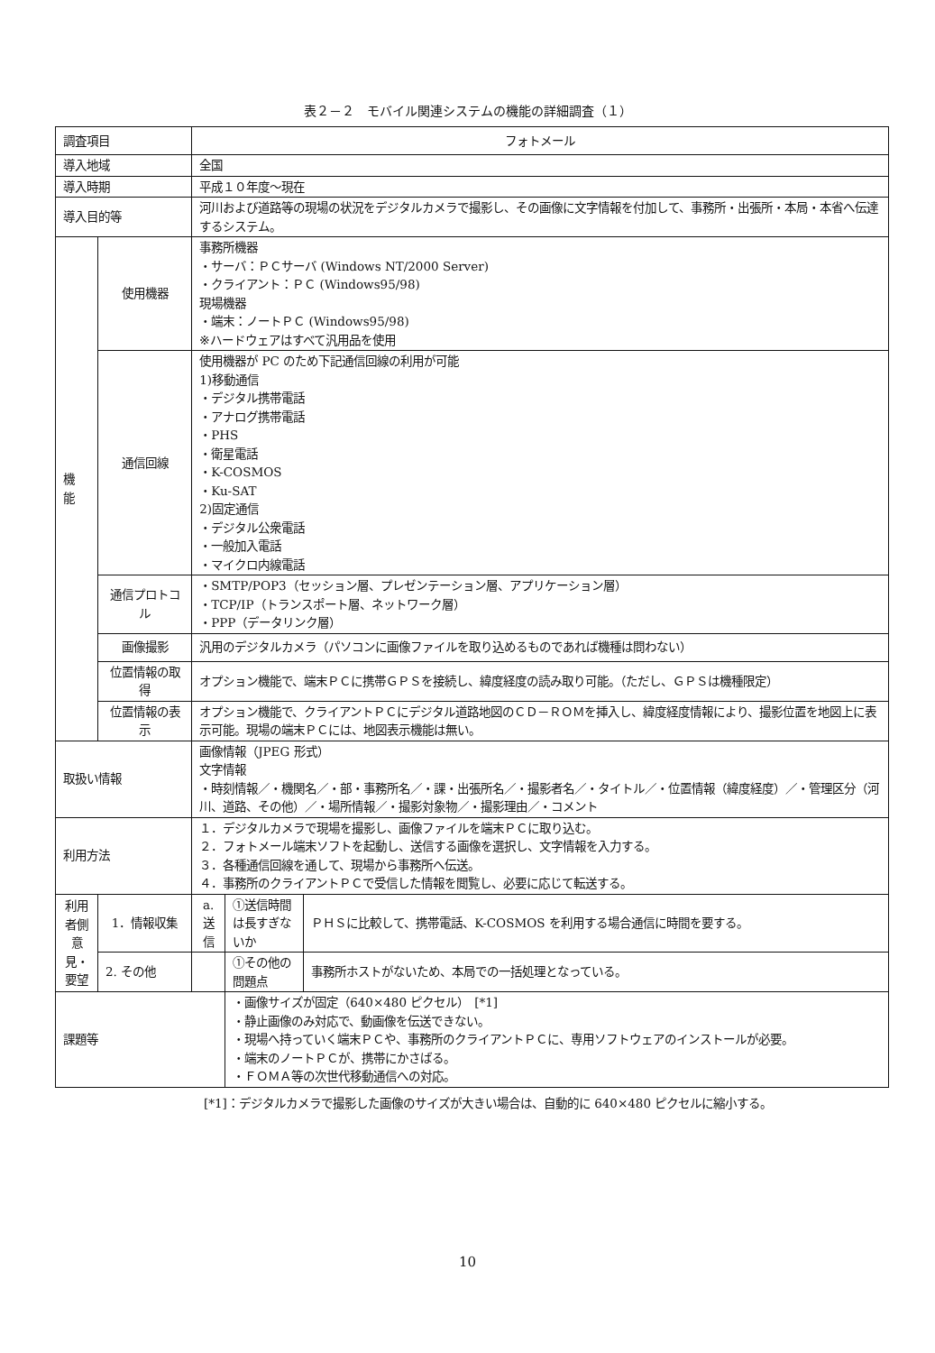表２－２　モバイル関連システムの機能の詳細調査（１）
| 調査項目 | | フォトメール | | |
| 導入地域 | | 全国 | | |
| 導入時期 | | 平成１０年度～現在 | | |
| 導入目的等 | | 河川および道路等の現場の状況をデジタルカメラで撮影し、その画像に文字情報を付加して、事務所・出張所・本局・本省へ伝達するシステム。 | | |
| 機 能 | 使用機器 | 事務所機器 ・サーバ：ＰＣサーバ (Windows NT/2000 Server) ・クライアント：ＰＣ (Windows95/98) 現場機器 ・端末：ノートＰＣ (Windows95/98) ※ハードウェアはすべて汎用品を使用 | | |
| | 通信回線 | 使用機器が PC のため下記通信回線の利用が可能 1)移動通信 ・デジタル携帯電話 ・アナログ携帯電話 ・PHS ・衛星電話 ・K-COSMOS ・Ku-SAT 2)固定通信 ・デジタル公衆電話 ・一般加入電話 ・マイクロ内線電話 | | |
| | 通信プロトコル | ・SMTP/POP3（セッション層、プレゼンテーション層、アプリケーション層） ・TCP/IP（トランスポート層、ネットワーク層） ・PPP（データリンク層） | | |
| | 画像撮影 | 汎用のデジタルカメラ（パソコンに画像ファイルを取り込めるものであれば機種は問わない） | | |
| | 位置情報の取得 | オプション機能で、端末ＰＣに携帯ＧＰＳを接続し、緯度経度の読み取り可能。（ただし、ＧＰＳは機種限定） | | |
| | 位置情報の表示 | オプション機能で、クライアントＰＣにデジタル道路地図のＣＤ－ＲＯＭを挿入し、緯度経度情報により、撮影位置を地図上に表示可能。現場の端末ＰＣには、地図表示機能は無い。 | | |
| 取扱い情報 | | 画像情報（JPEG 形式） 文字情報 ・時刻情報／・機関名／・部・事務所名／・課・出張所名／・撮影者名／・タイトル／・位置情報（緯度経度）／・管理区分（河川、道路、その他）／・場所情報／・撮影対象物／・撮影理由／・コメント | | |
| 利用方法 | | １．デジタルカメラで現場を撮影し、画像ファイルを端末ＰＣに取り込む。 ２．フォトメール端末ソフトを起動し、送信する画像を選択し、文字情報を入力する。 ３．各種通信回線を通して、現場から事務所へ伝送。 ４．事務所のクライアントＰＣで受信した情報を閲覧し、必要に応じて転送する。 | | |
| 利用者側意見・要望 | 1．情報収集 | a. 送 信 | ①送信時間は長すぎないか | ＰＨＳに比較して、携帯電話、K-COSMOS を利用する場合通信に時間を要する。 |
| | 2. その他 | | ①その他の問題点 | 事務所ホストがないため、本局での一括処理となっている。 |
| 課題等 | | | ・画像サイズが固定（640×480 ピクセル） [*1] ・静止画像のみ対応で、動画像を伝送できない。 ・現場へ持っていく端末ＰＣや、事務所のクライアントＰＣに、専用ソフトウェアのインストールが必要。 ・端末のノートＰＣが、携帯にかさばる。 ・ＦＯＭＡ等の次世代移動通信への対応。 | |
[*1]：デジタルカメラで撮影した画像のサイズが大きい場合は、自動的に 640×480 ピクセルに縮小する。
10